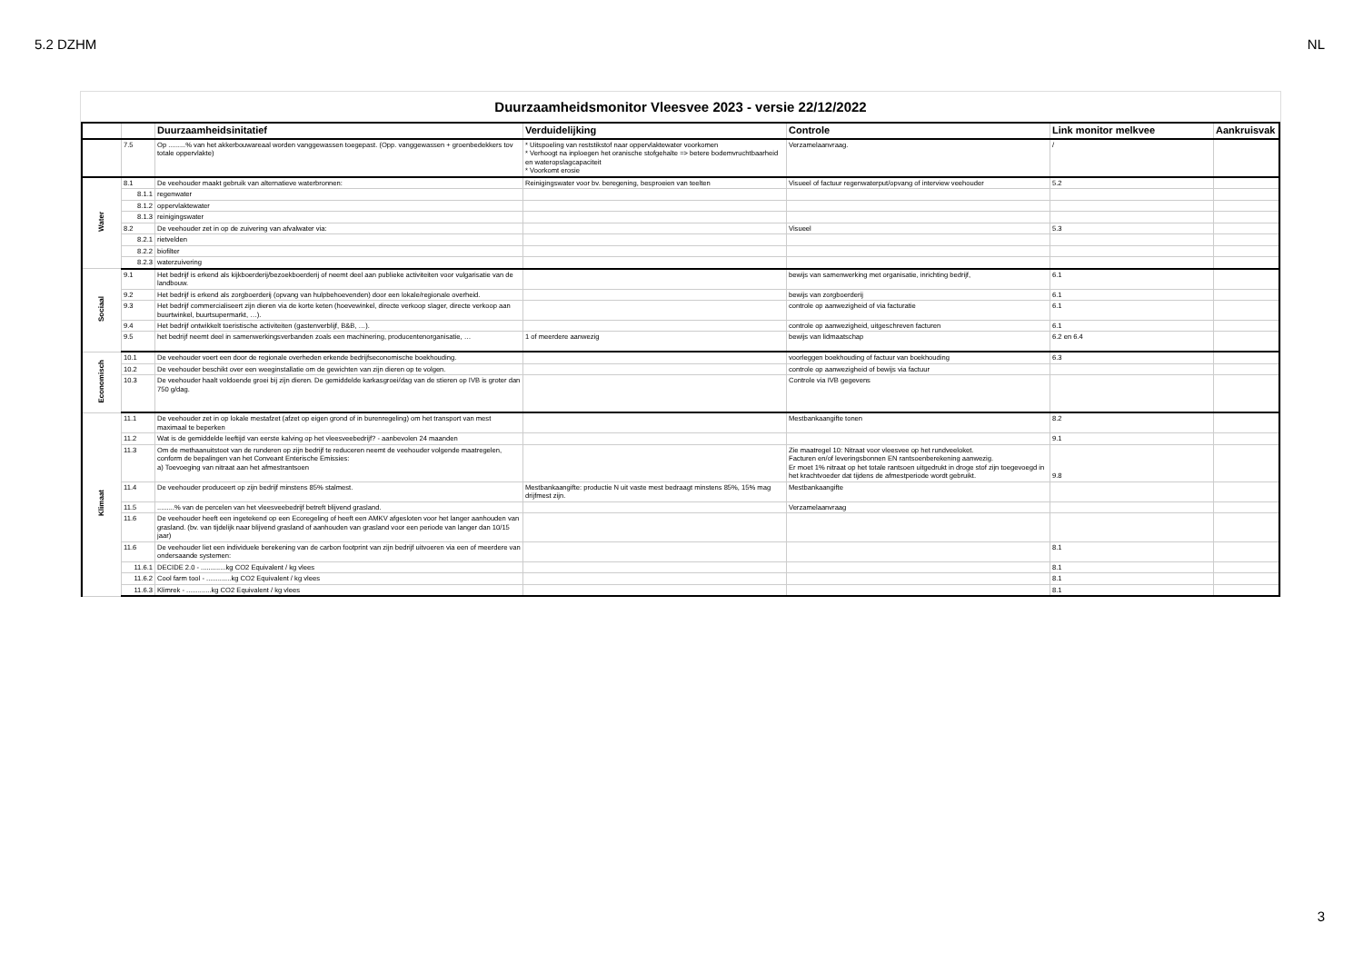5.2 DZHM NL
Duurzaamheidsmonitor Vleesvee 2023 - versie 22/12/2022
| | | Duurzaamheidsinitatief | Verduidelijking | Controle | Link monitor melkvee | Aankruisvak |
| --- | --- | --- | --- | --- | --- | --- |
| | 7.5 | Op .........% van het akkerbouwareaal worden vanggewassen toegepast. (Opp. vanggewassen + groenbedekkers tov totale oppervlakte) | * Uitspoeling van reststikstof naar oppervlaktewater voorkomen * Verhoogt na inploegen het oranische stofgehalte => betere bodemvruchtbaarheid en wateropslagcapaciteit * Voorkomt erosie | Verzamelaanvraag. | / | |
| Water | 8.1 | De veehouder maakt gebruik van alternatieve waterbronnen: | Reinigingswater voor bv. beregening, besproeien van teelten | Visueel of factuur regenwaterput/opvang of interview veehouder | 5.2 | |
| | 8.1.1 | regenwater | | | | |
| | 8.1.2 | oppervlaktewater | | | | |
| | 8.1.3 | reinigingswater | | | | |
| | 8.2 | De veehouder zet in op de zuivering van afvalwater via: | | Visueel | 5.3 | |
| | 8.2.1 | rietvelden | | | | |
| | 8.2.2 | biofilter | | | | |
| | 8.2.3 | waterzuivering | | | | |
| Sociaal | 9.1 | Het bedrijf is erkend als kijkboerderij/bezoekboerderij of neemt deel aan publieke activiteiten voor vulgarisatie van de landbouw. | | bewijs van samenwerking met organisatie, inrichting bedrijf, | 6.1 | |
| | 9.2 | Het bedrijf is erkend als zorgboerderij (opvang van hulpbehoevenden) door een lokale/regionale overheid. | | bewijs van zorgboerderij | 6.1 | |
| | 9.3 | Het bedrijf commercialiseert zijn dieren via de korte keten (hoevewinkel, directe verkoop slager, directe verkoop aan buurtwinkel, buurtsupermarkt, …). | | controle op aanwezigheid of via facturatie | 6.1 | |
| | 9.4 | Het bedrijf ontwikkelt toeristische activiteiten (gastenverblijf, B&B, …). | | controle op aanwezigheid, uitgeschreven facturen | 6.1 | |
| | 9.5 | het bedrijf neemt deel in samenwerkingsverbanden zoals een machinering, producentenorganisatie, … | 1 of meerdere aanwezig | bewijs van lidmaatschap | 6.2 en 6.4 | |
| Economisch | 10.1 | De veehouder voert een door de regionale overheden erkende bedrijfseconomische boekhouding. | | voorleggen boekhouding of factuur van boekhouding | 6.3 | |
| | 10.2 | De veehouder beschikt over een weeginstallatie om de gewichten van zijn dieren op te volgen. | | controle op aanwezigheid of bewijs via factuur | | |
| | 10.3 | De veehouder haalt voldoende groei bij zijn dieren. De gemiddelde karkasgroei/dag van de stieren op IVB is groter dan 750 g/dag. | | Controle via IVB gegevens | | |
| Klimaat | 11.1 | De veehouder zet in op lokale mestafzet (afzet op eigen grond of in burenregeling) om het transport van mest maximaal te beperken | | Mestbankaangifte tonen | 8.2 | |
| | 11.2 | Wat is de gemiddelde leeftijd van eerste kalving op het vleesveebedrijf? - aanbevolen 24 maanden | | | 9.1 | |
| | 11.3 | Om de methaanuitstoot van de runderen op zijn bedrijf te reduceren neemt de veehouder volgende maatregelen, conform de bepalingen van het Conveant Enterische Emissies: a) Toevoeging van nitraat aan het afmestrantsoen | | Zie maatregel 10: Nitraat voor vleesvee op het rundveeloket. Facturen en/of leveringsbonnen EN rantsoenberekening aanwezig. Er moet 1% nitraat op het totale rantsoen uitgedrukt in droge stof zijn toegevoegd in het krachtvoeder dat tijdens de afmestperiode wordt gebruikt. | 9.8 | |
| | 11.4 | De veehouder produceert op zijn bedrijf minstens 85% stalmest. | Mestbankaangifte: productie N uit vaste mest bedraagt minstens 85%, 15% mag drijfmest zijn. | Mestbankaangifte | | |
| | 11.5 | .........% van de percelen van het vleesveebedrijf betreft blijvend grasland. | | Verzamelaanvraag | | |
| | 11.6 | De veehouder heeft een ingetekend op een Ecoregeling of heeft een AMKV afgesloten voor het langer aanhouden van grasland. (bv. van tijdelijk naar blijvend grasland of aanhouden van grasland voor een periode van langer dan 10/15 jaar) | | | | |
| | 11.6 | De veehouder liet een individuele berekening van de carbon footprint van zijn bedrijf uitvoeren via een of meerdere van ondersaande systemen: | | | 8.1 | |
| | 11.6.1 | DECIDE 2.0 - .............kg CO2 Equivalent / kg vlees | | | 8.1 | |
| | 11.6.2 | Cool farm tool - .............kg CO2 Equivalent / kg vlees | | | 8.1 | |
| | 11.6.3 | Klimrek - .............kg CO2 Equivalent / kg vlees | | | 8.1 | |
3